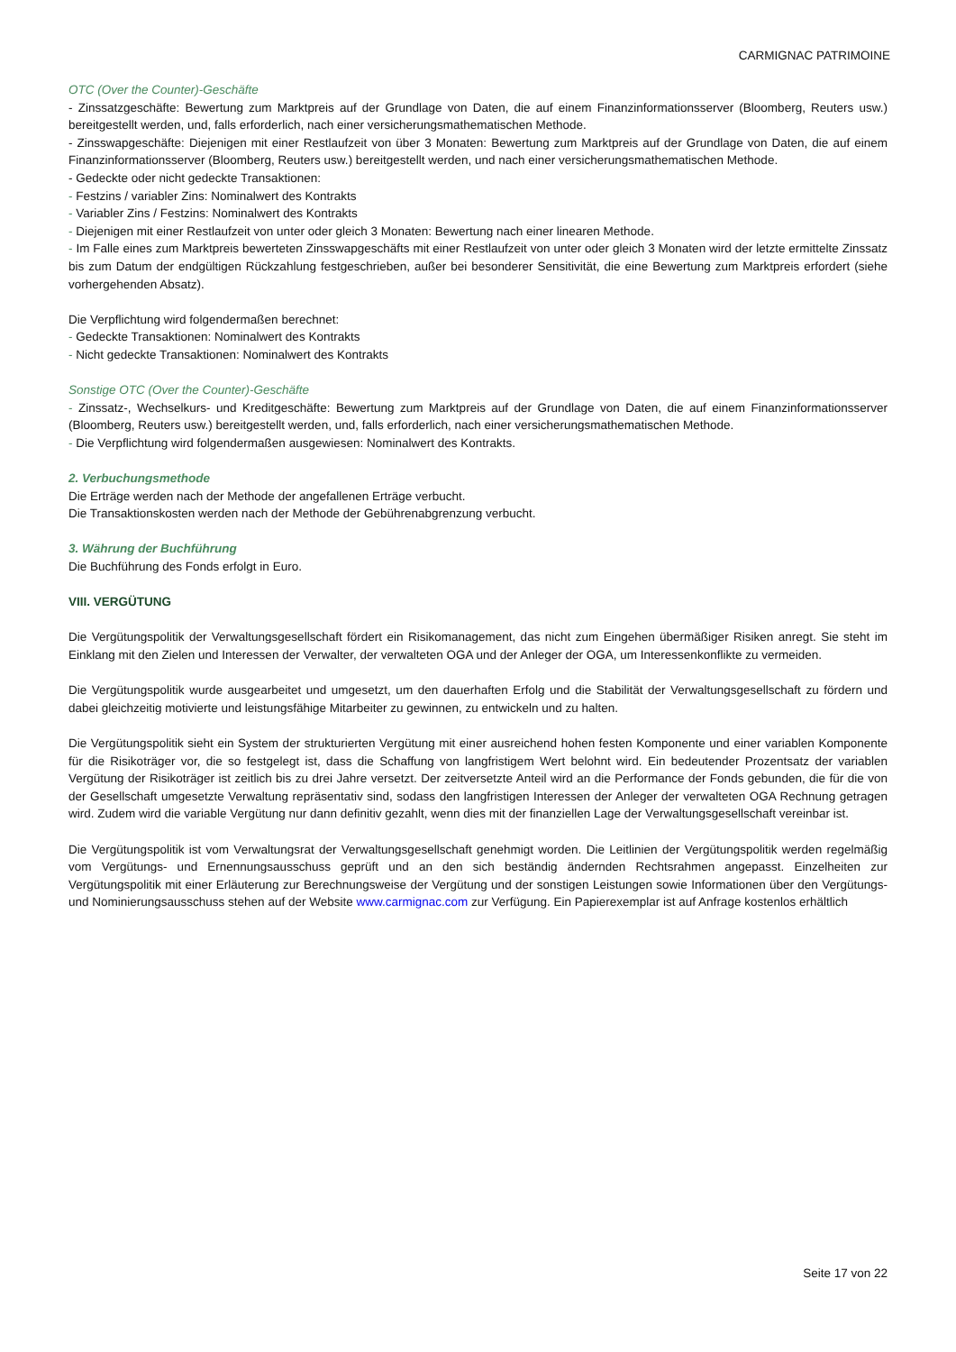CARMIGNAC PATRIMOINE
OTC (Over the Counter)-Geschäfte
- Zinssatzgeschäfte: Bewertung zum Marktpreis auf der Grundlage von Daten, die auf einem Finanzinformationsserver (Bloomberg, Reuters usw.) bereitgestellt werden, und, falls erforderlich, nach einer versicherungsmathematischen Methode.
- Zinsswapgeschäfte: Diejenigen mit einer Restlaufzeit von über 3 Monaten: Bewertung zum Marktpreis auf der Grundlage von Daten, die auf einem Finanzinformationsserver (Bloomberg, Reuters usw.) bereitgestellt werden, und nach einer versicherungsmathematischen Methode.
- Gedeckte oder nicht gedeckte Transaktionen:
- Festzins / variabler Zins: Nominalwert des Kontrakts
- Variabler Zins / Festzins: Nominalwert des Kontrakts
- Diejenigen mit einer Restlaufzeit von unter oder gleich 3 Monaten: Bewertung nach einer linearen Methode.
- Im Falle eines zum Marktpreis bewerteten Zinsswapgeschäfts mit einer Restlaufzeit von unter oder gleich 3 Monaten wird der letzte ermittelte Zinssatz bis zum Datum der endgültigen Rückzahlung festgeschrieben, außer bei besonderer Sensitivität, die eine Bewertung zum Marktpreis erfordert (siehe vorhergehenden Absatz).
Die Verpflichtung wird folgendermaßen berechnet:
- Gedeckte Transaktionen: Nominalwert des Kontrakts
- Nicht gedeckte Transaktionen: Nominalwert des Kontrakts
Sonstige OTC (Over the Counter)-Geschäfte
- Zinssatz-, Wechselkurs- und Kreditgeschäfte: Bewertung zum Marktpreis auf der Grundlage von Daten, die auf einem Finanzinformationsserver (Bloomberg, Reuters usw.) bereitgestellt werden, und, falls erforderlich, nach einer versicherungsmathematischen Methode.
- Die Verpflichtung wird folgendermaßen ausgewiesen: Nominalwert des Kontrakts.
2. Verbuchungsmethode
Die Erträge werden nach der Methode der angefallenen Erträge verbucht.
Die Transaktionskosten werden nach der Methode der Gebührenabgrenzung verbucht.
3. Währung der Buchführung
Die Buchführung des Fonds erfolgt in Euro.
VIII. VERGÜTUNG
Die Vergütungspolitik der Verwaltungsgesellschaft fördert ein Risikomanagement, das nicht zum Eingehen übermäßiger Risiken anregt. Sie steht im Einklang mit den Zielen und Interessen der Verwalter, der verwalteten OGA und der Anleger der OGA, um Interessenkonflikte zu vermeiden.
Die Vergütungspolitik wurde ausgearbeitet und umgesetzt, um den dauerhaften Erfolg und die Stabilität der Verwaltungsgesellschaft zu fördern und dabei gleichzeitig motivierte und leistungsfähige Mitarbeiter zu gewinnen, zu entwickeln und zu halten.
Die Vergütungspolitik sieht ein System der strukturierten Vergütung mit einer ausreichend hohen festen Komponente und einer variablen Komponente für die Risikoträger vor, die so festgelegt ist, dass die Schaffung von langfristigem Wert belohnt wird. Ein bedeutender Prozentsatz der variablen Vergütung der Risikoträger ist zeitlich bis zu drei Jahre versetzt. Der zeitversetzte Anteil wird an die Performance der Fonds gebunden, die für die von der Gesellschaft umgesetzte Verwaltung repräsentativ sind, sodass den langfristigen Interessen der Anleger der verwalteten OGA Rechnung getragen wird. Zudem wird die variable Vergütung nur dann definitiv gezahlt, wenn dies mit der finanziellen Lage der Verwaltungsgesellschaft vereinbar ist.
Die Vergütungspolitik ist vom Verwaltungsrat der Verwaltungsgesellschaft genehmigt worden. Die Leitlinien der Vergütungspolitik werden regelmäßig vom Vergütungs- und Ernennungsausschuss geprüft und an den sich beständig ändernden Rechtsrahmen angepasst. Einzelheiten zur Vergütungspolitik mit einer Erläuterung zur Berechnungsweise der Vergütung und der sonstigen Leistungen sowie Informationen über den Vergütungs- und Nominierungsausschuss stehen auf der Website www.carmignac.com zur Verfügung. Ein Papierexemplar ist auf Anfrage kostenlos erhältlich
Seite 17 von 22